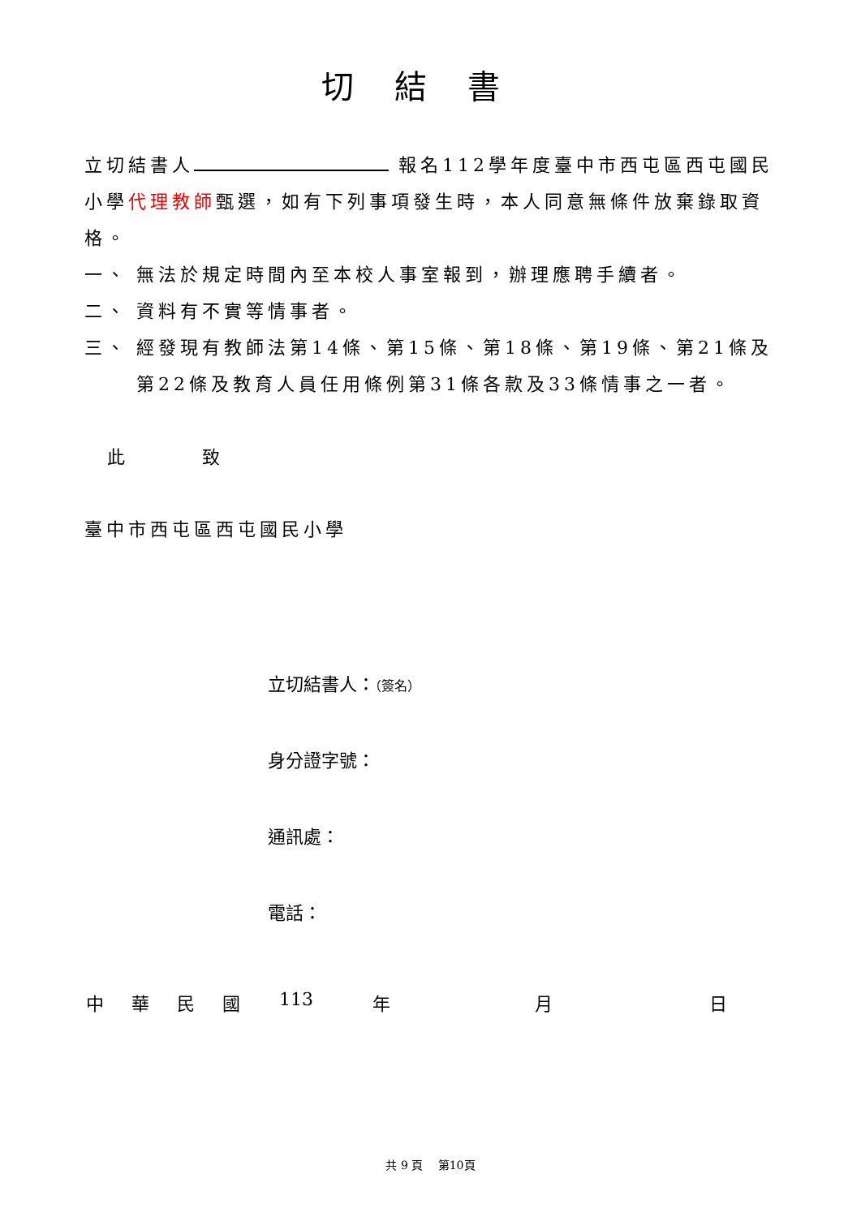切結書
立切結書人 報名112學年度臺中市西屯區西屯國民小學代理教師甄選，如有下列事項發生時，本人同意無條件放棄錄取資格。
一、 無法於規定時間內至本校人事室報到，辦理應聘手續者。
二、 資料有不實等情事者。
三、 經發現有教師法第14條、第15條、第18條、第19條、第21條及第22條及教育人員任用條例第31條各款及33條情事之一者。
此 致
臺中市西屯區西屯國民小學
立切結書人：（簽名）
身分證字號：
通訊處：
電話：
中華民國 113 年 月 日
共 9 頁　 第10頁